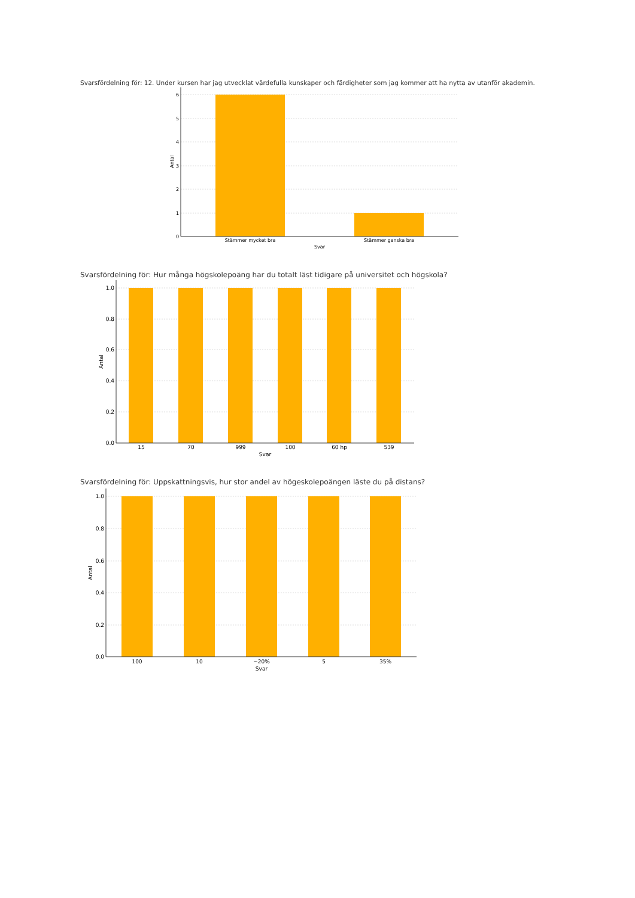Svarsfördelning för: 12. Under kursen har jag utvecklat värdefulla kunskaper och färdigheter som jag kommer att ha nytta av utanför akademin.
6
5
4
3
2
1
0
Stämmer mycket bra
Stämmer ganska bra
Svar
Antal
Svarsfördelning för: Hur många högskolepoäng har du totalt läst tidigare på universitet och högskola?
1.0
0.8
0.6
0.4
0.2
0.0
15
70
999
100
60 hp
539
Svar
Antal
Svarsfördelning för: Uppskattningsvis, hur stor andel av högeskolepoängen läste du på distans?
1.0
0.8
0.6
0.4
0.2
0.0
100
10
~20%
5
35%
Svar
Antal